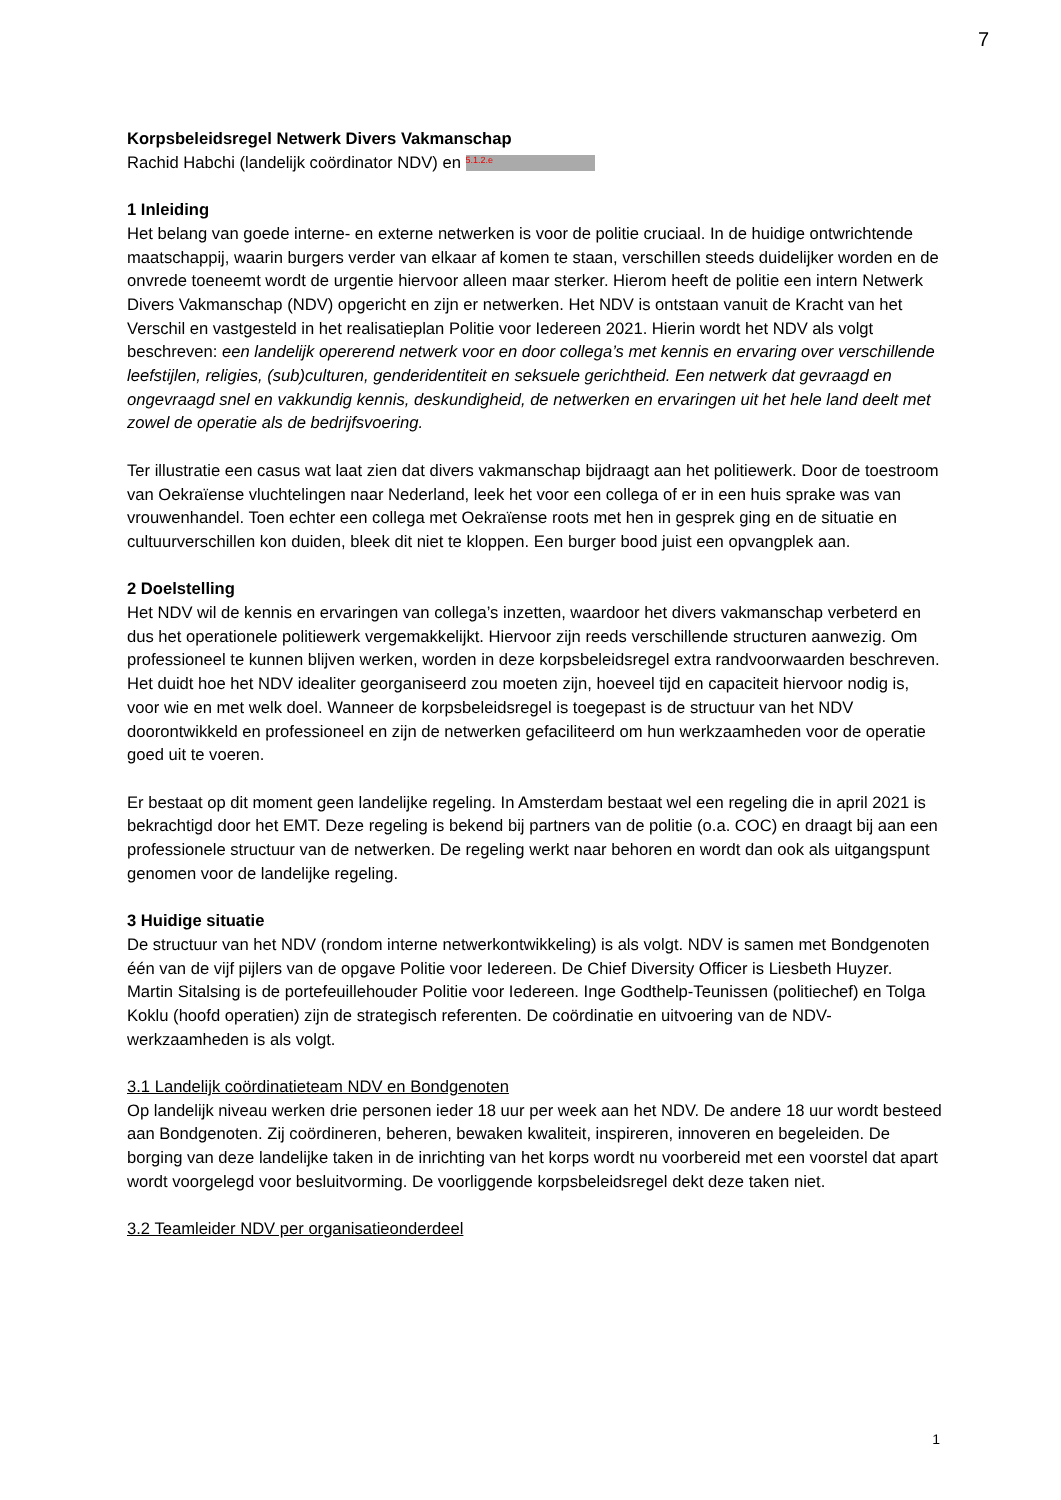7
Korpsbeleidsregel Netwerk Divers Vakmanschap
Rachid Habchi (landelijk coördinator NDV) en 5.1.2.e
1 Inleiding
Het belang van goede interne- en externe netwerken is voor de politie cruciaal. In de huidige ontwrichtende maatschappij, waarin burgers verder van elkaar af komen te staan, verschillen steeds duidelijker worden en de onvrede toeneemt wordt de urgentie hiervoor alleen maar sterker. Hierom heeft de politie een intern Netwerk Divers Vakmanschap (NDV) opgericht en zijn er netwerken. Het NDV is ontstaan vanuit de Kracht van het Verschil en vastgesteld in het realisatieplan Politie voor Iedereen 2021. Hierin wordt het NDV als volgt beschreven: een landelijk opererend netwerk voor en door collega’s met kennis en ervaring over verschillende leefstijlen, religies, (sub)culturen, genderidentiteit en seksuele gerichtheid. Een netwerk dat gevraagd en ongevraagd snel en vakkundig kennis, deskundigheid, de netwerken en ervaringen uit het hele land deelt met zowel de operatie als de bedrijfsvoering.
Ter illustratie een casus wat laat zien dat divers vakmanschap bijdraagt aan het politiewerk. Door de toestroom van Oekraïense vluchtelingen naar Nederland, leek het voor een collega of er in een huis sprake was van vrouwenhandel. Toen echter een collega met Oekraïense roots met hen in gesprek ging en de situatie en cultuurverschillen kon duiden, bleek dit niet te kloppen. Een burger bood juist een opvangplek aan.
2 Doelstelling
Het NDV wil de kennis en ervaringen van collega’s inzetten, waardoor het divers vakmanschap verbeterd en dus het operationele politiewerk vergemakkelijkt. Hiervoor zijn reeds verschillende structuren aanwezig. Om professioneel te kunnen blijven werken, worden in deze korpsbeleidsregel extra randvoorwaarden beschreven. Het duidt hoe het NDV idealiter georganiseerd zou moeten zijn, hoeveel tijd en capaciteit hiervoor nodig is, voor wie en met welk doel. Wanneer de korpsbeleidsregel is toegepast is de structuur van het NDV doorontwikkeld en professioneel en zijn de netwerken gefaciliteerd om hun werkzaamheden voor de operatie goed uit te voeren.
Er bestaat op dit moment geen landelijke regeling. In Amsterdam bestaat wel een regeling die in april 2021 is bekrachtigd door het EMT. Deze regeling is bekend bij partners van de politie (o.a. COC) en draagt bij aan een professionele structuur van de netwerken. De regeling werkt naar behoren en wordt dan ook als uitgangspunt genomen voor de landelijke regeling.
3 Huidige situatie
De structuur van het NDV (rondom interne netwerkontwikkeling) is als volgt. NDV is samen met Bondgenoten één van de vijf pijlers van de opgave Politie voor Iedereen. De Chief Diversity Officer is Liesbeth Huyzer. Martin Sitalsing is de portefeuillehouder Politie voor Iedereen. Inge Godthelp-Teunissen (politiechef) en Tolga Koklu (hoofd operatien) zijn de strategisch referenten. De coördinatie en uitvoering van de NDV-werkzaamheden is als volgt.
3.1 Landelijk coördinatieteam NDV en Bondgenoten
Op landelijk niveau werken drie personen ieder 18 uur per week aan het NDV. De andere 18 uur wordt besteed aan Bondgenoten. Zij coördineren, beheren, bewaken kwaliteit, inspireren, innoveren en begeleiden. De borging van deze landelijke taken in de inrichting van het korps wordt nu voorbereid met een voorstel dat apart wordt voorgelegd voor besluitvorming. De voorliggende korpsbeleidsregel dekt deze taken niet.
3.2 Teamleider NDV per organisatieonderdeel
1